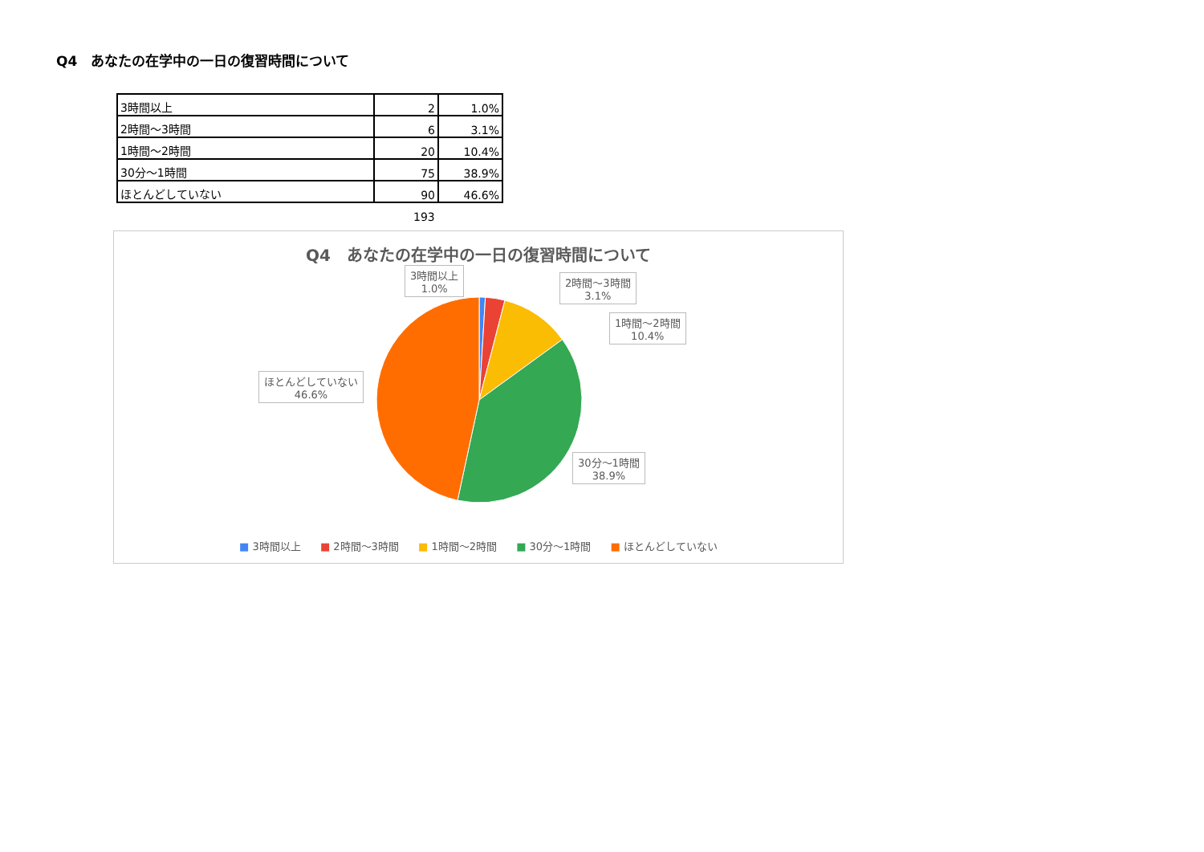Q4　あなたの在学中の一日の復習時間について
| 3時間以上 | 2 | 1.0% |
| 2時間～3時間 | 6 | 3.1% |
| 1時間～2時間 | 20 | 10.4% |
| 30分～1時間 | 75 | 38.9% |
| ほとんどしていない | 90 | 46.6% |
193
Q4　あなたの在学中の一日の復習時間について
3時間以上
1.0%
2時間～3時間
3.1%
1時間～2時間
10.4%
ほとんどしていない
46.6%
30分～1時間
38.9%
■ 3時間以上 ■ 2時間～3時間 ■ 1時間～2時間 ■ 30分～1時間 ■ ほとんどしていない